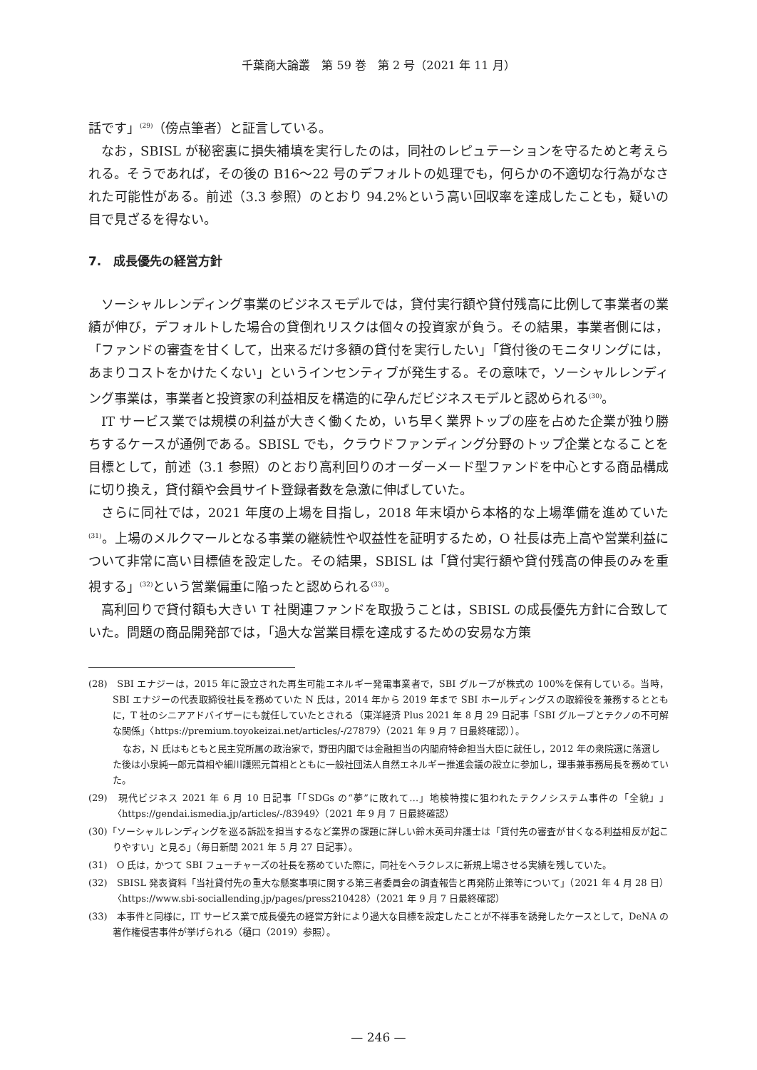千葉商大論叢　第 59 巻　第 2 号（2021 年 11 月）
話です」<sup>(29)</sup>（傍点筆者）と証言している。
なお，SBISL が秘密裏に損失補填を実行したのは，同社のレピュテーションを守るためと考えられる。そうであれば，その後の B16～22 号のデフォルトの処理でも，何らかの不適切な行為がなされた可能性がある。前述（3.3 参照）のとおり 94.2%という高い回収率を達成したことも，疑いの目で見ざるを得ない。
7.　成長優先の経営方針
ソーシャルレンディング事業のビジネスモデルでは，貸付実行額や貸付残高に比例して事業者の業績が伸び，デフォルトした場合の貸倒れリスクは個々の投資家が負う。その結果，事業者側には，「ファンドの審査を甘くして，出来るだけ多額の貸付を実行したい」「貸付後のモニタリングには，あまりコストをかけたくない」というインセンティブが発生する。その意味で，ソーシャルレンディング事業は，事業者と投資家の利益相反を構造的に孕んだビジネスモデルと認められる<sup>(30)</sup>。
IT サービス業では規模の利益が大きく働くため，いち早く業界トップの座を占めた企業が独り勝ちするケースが通例である。SBISL でも，クラウドファンディング分野のトップ企業となることを目標として，前述（3.1 参照）のとおり高利回りのオーダーメード型ファンドを中心とする商品構成に切り換え，貸付額や会員サイト登録者数を急激に伸ばしていた。
さらに同社では，2021 年度の上場を目指し，2018 年末頃から本格的な上場準備を進めていた<sup>(31)</sup>。上場のメルクマールとなる事業の継続性や収益性を証明するため，O 社長は売上高や営業利益について非常に高い目標値を設定した。その結果，SBISL は「貸付実行額や貸付残高の伸長のみを重視する」<sup>(32)</sup>という営業偏重に陥ったと認められる<sup>(33)</sup>。
高利回りで貸付額も大きい T 社関連ファンドを取扱うことは，SBISL の成長優先方針に合致していた。問題の商品開発部では，「過大な営業目標を達成するための安易な方策
(28)　SBI エナジーは，2015 年に設立された再生可能エネルギー発電事業者で，SBI グループが株式の 100%を保有している。当時，SBI エナジーの代表取締役社長を務めていた N 氏は，2014 年から 2019 年まで SBI ホールディングスの取締役を兼務するとともに，T 社のシニアアドバイザーにも就任していたとされる（東洋経済 Plus 2021 年 8 月 29 日記事「SBI グループとテクノの不可解な関係」〈https://premium.toyokeizai.net/articles/-/27879〉（2021 年 9 月 7 日最終確認））。
なお，N 氏はもともと民主党所属の政治家で，野田内閣では金融担当の内閣府特命担当大臣に就任し，2012 年の衆院選に落選した後は小泉純一郎元首相や細川護煕元首相とともに一般社団法人自然エネルギー推進会議の設立に参加し，理事兼事務局長を務めていた。
(29)　現代ビジネス 2021 年 6 月 10 日記事「「SDGs の“夢”に敗れて…」地検特捜に狙われたテクノシステム事件の「全貌」」〈https://gendai.ismedia.jp/articles/-/83949〉（2021 年 9 月 7 日最終確認）
(30)「ソーシャルレンディングを巡る訴訟を担当するなど業界の課題に詳しい鈴木英司弁護士は「貸付先の審査が甘くなる利益相反が起こりやすい」と見る」（毎日新聞 2021 年 5 月 27 日記事）。
(31)　O 氏は，かつて SBI フューチャーズの社長を務めていた際に，同社をヘラクレスに新規上場させる実績を残していた。
(32)　SBISL 発表資料「当社貸付先の重大な懸案事項に関する第三者委員会の調査報告と再発防止策等について」（2021 年 4 月 28 日）〈https://www.sbi-sociallending.jp/pages/press210428〉（2021 年 9 月 7 日最終確認）
(33)　本事件と同様に，IT サービス業で成長優先の経営方針により過大な目標を設定したことが不祥事を誘発したケースとして，DeNA の著作権侵害事件が挙げられる（樋口（2019）参照）。
— 246 —